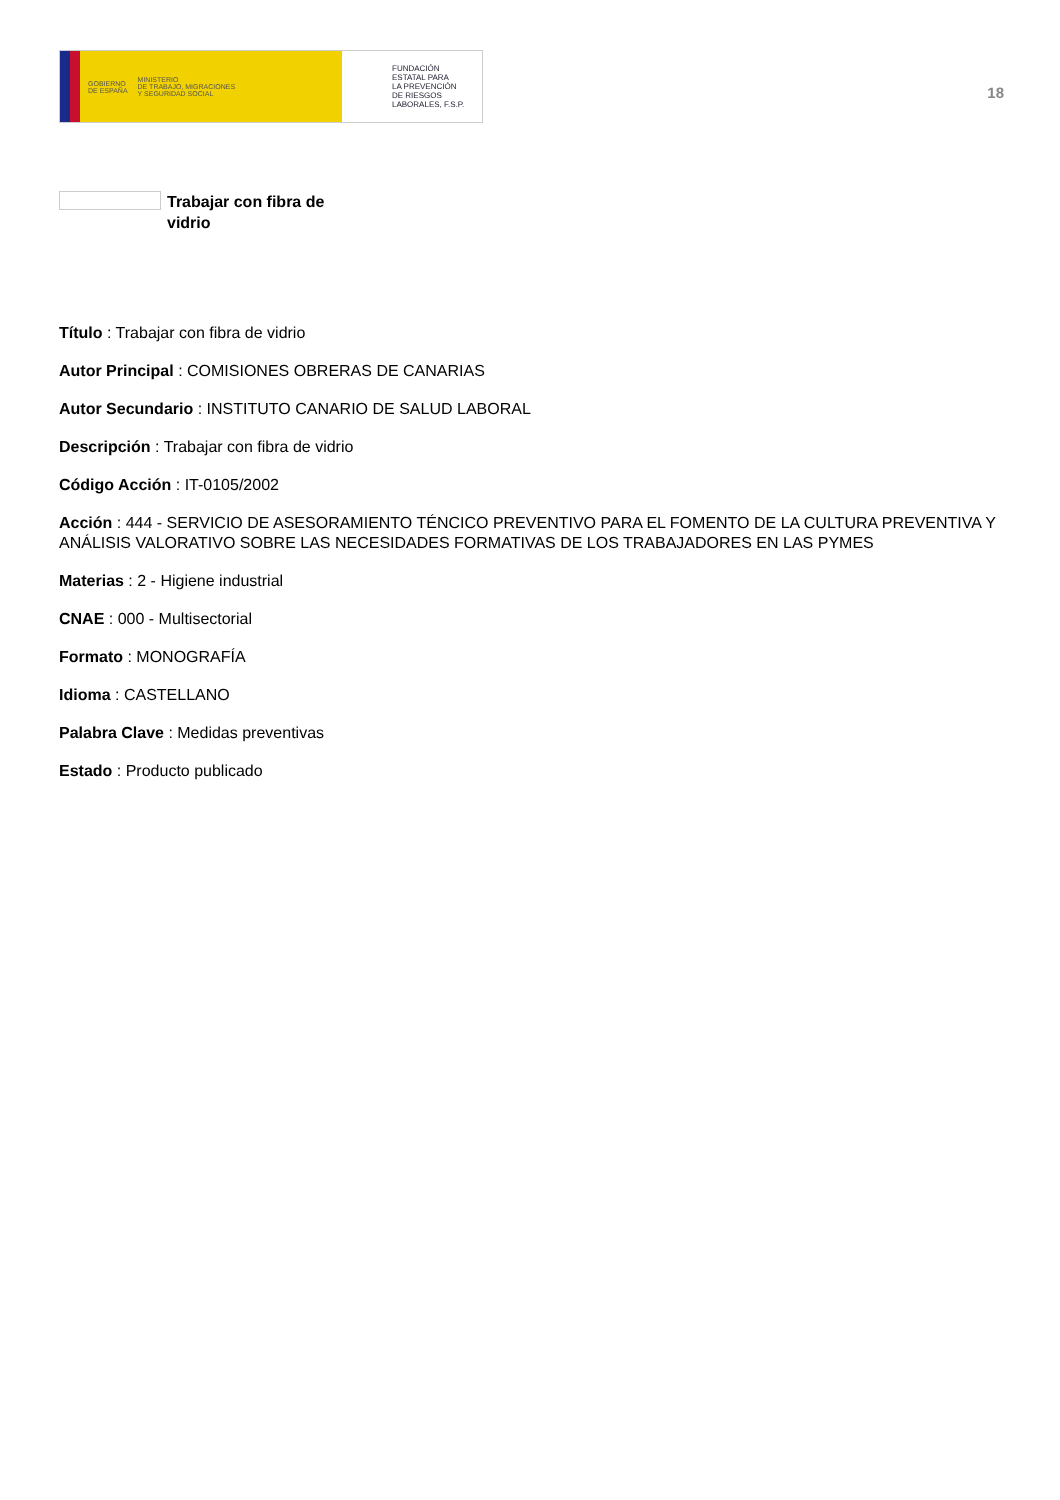GOBIERNO
DE ESPAÑA MINISTERIO
DE TRABAJO, MIGRACIONES
Y SEGURIDAD SOCIAL
FUNDACIÓN
ESTATAL PARA
LA PREVENCIÓN
DE RIESGOS
LABORALES, F.S.P.
18
Trabajar con fibra de vidrio
Título : Trabajar con fibra de vidrio
Autor Principal : COMISIONES OBRERAS DE CANARIAS
Autor Secundario : INSTITUTO CANARIO DE SALUD LABORAL
Descripción : Trabajar con fibra de vidrio
Código Acción : IT-0105/2002
Acción : 444 - SERVICIO DE ASESORAMIENTO TÉNCICO PREVENTIVO PARA EL FOMENTO DE LA CULTURA PREVENTIVA Y ANÁLISIS VALORATIVO SOBRE LAS NECESIDADES FORMATIVAS DE LOS TRABAJADORES EN LAS PYMES
Materias : 2 - Higiene industrial
CNAE : 000 - Multisectorial
Formato : MONOGRAFÍA
Idioma : CASTELLANO
Palabra Clave : Medidas preventivas
Estado : Producto publicado